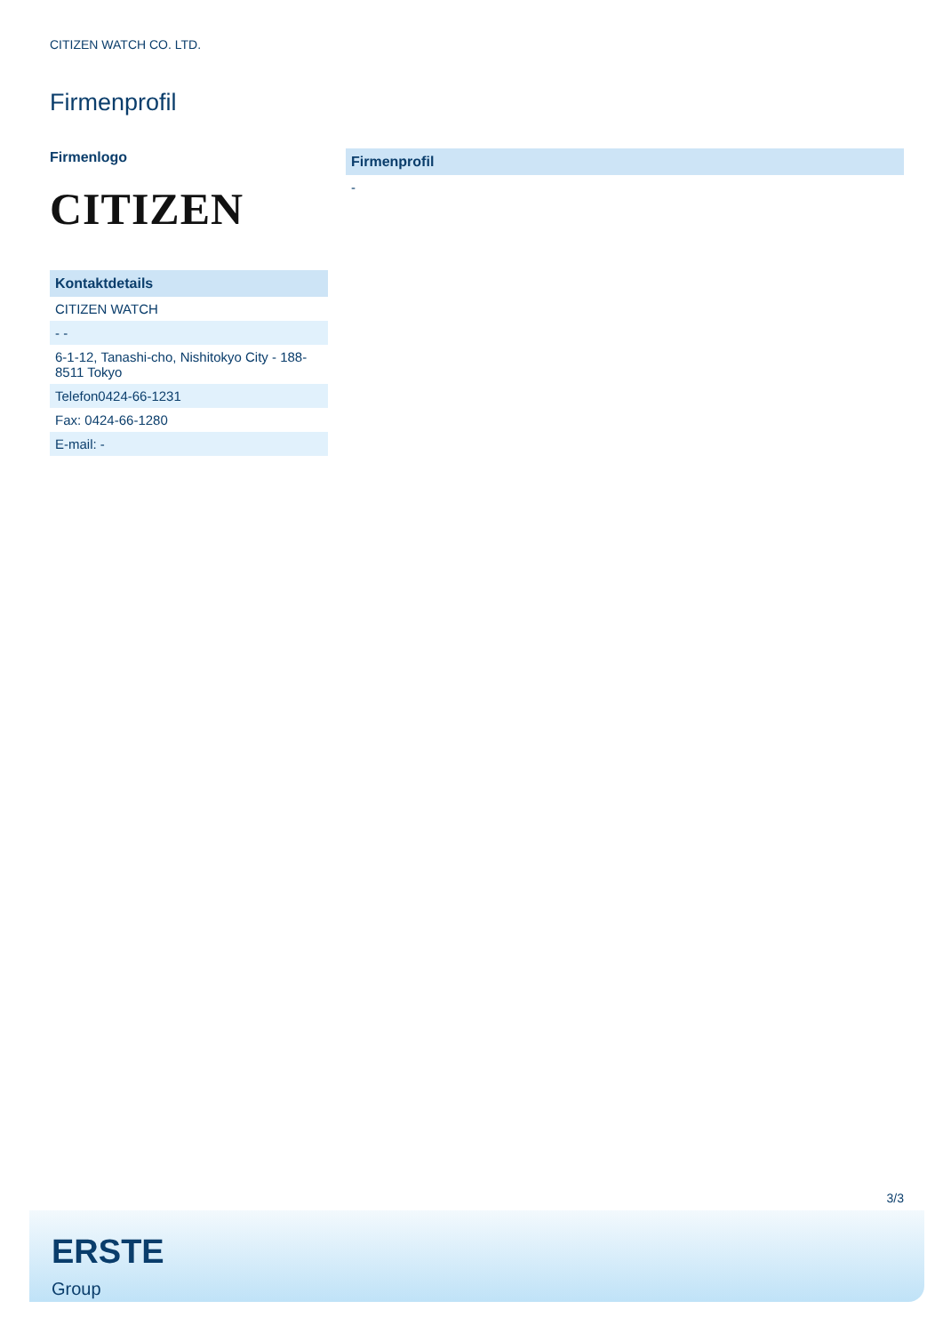CITIZEN WATCH CO. LTD.
Firmenprofil
Firmenlogo
CITIZEN
Kontaktdetails
CITIZEN WATCH
- -
6-1-12, Tanashi-cho, Nishitokyo City - 188-8511 Tokyo
Telefon0424-66-1231
Fax: 0424-66-1280
E-mail: -
Firmenprofil
-
3/3
ERSTE
Group